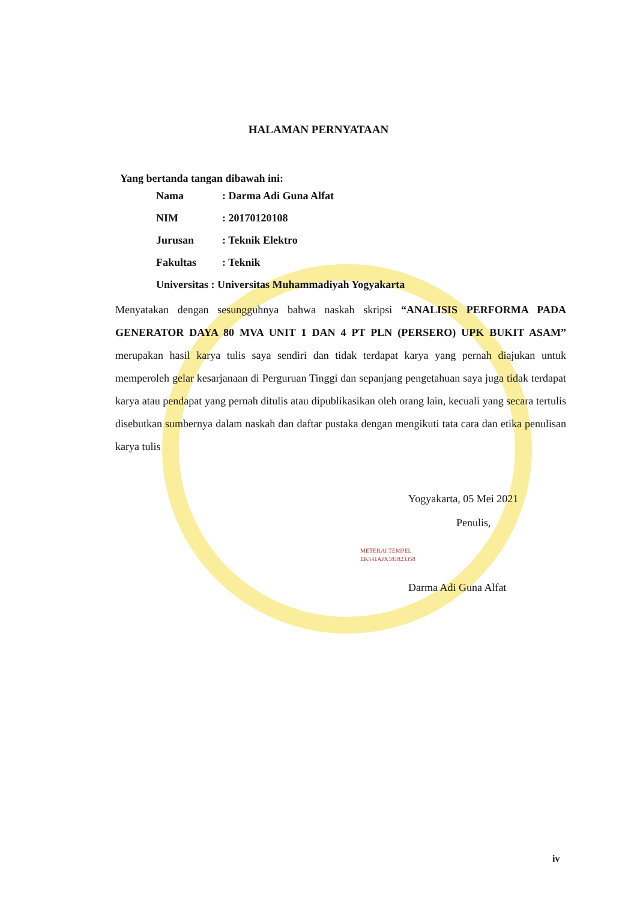HALAMAN PERNYATAAN
Yang bertanda tangan dibawah ini:
Nama: Darma Adi Guna Alfat
NIM: 20170120108
Jurusan: Teknik Elektro
Fakultas: Teknik
Universitas : Universitas Muhammadiyah Yogyakarta
Menyatakan dengan sesungguhnya bahwa naskah skripsi “ANALISIS PERFORMA PADA GENERATOR DAYA 80 MVA UNIT 1 DAN 4 PT PLN (PERSERO) UPK BUKIT ASAM” merupakan hasil karya tulis saya sendiri dan tidak terdapat karya yang pernah diajukan untuk memperoleh gelar kesarjanaan di Perguruan Tinggi dan sepanjang pengetahuan saya juga tidak terdapat karya atau pendapat yang pernah ditulis atau dipublikasikan oleh orang lain, kecuali yang secara tertulis disebutkan sumbernya dalam naskah dan daftar pustaka dengan mengikuti tata cara dan etika penulisan karya tulis
Yogyakarta, 05 Mei 2021
Penulis,
METERAI TEMPEL
EK541AJX181823358
Darma Adi Guna Alfat
iv